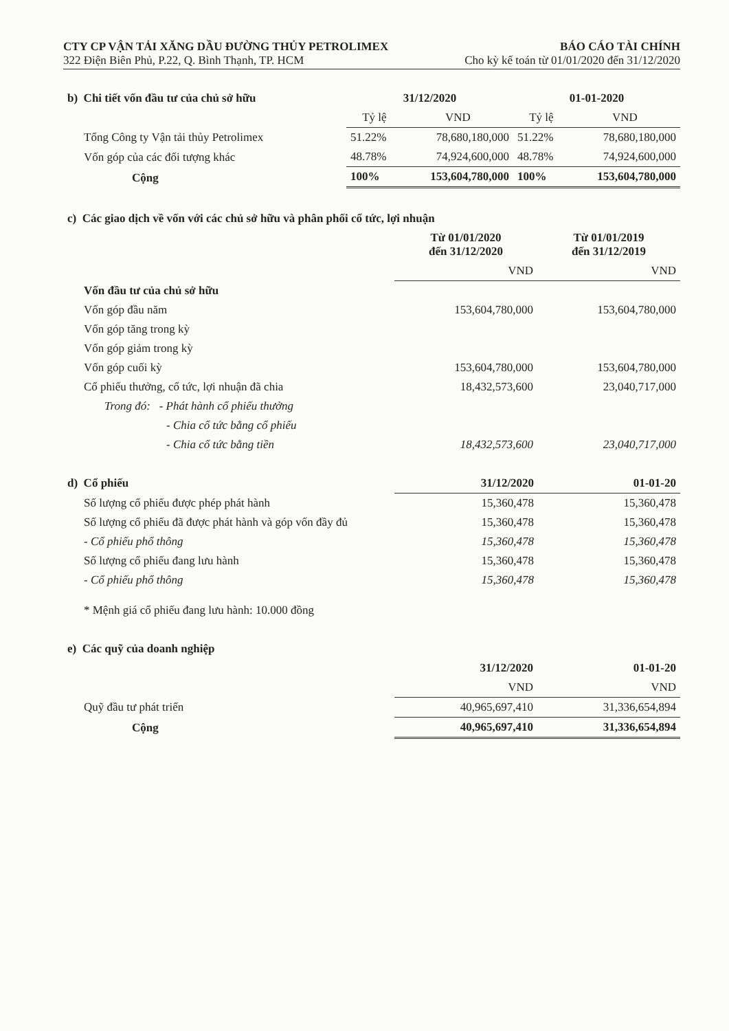CTY CP VẬN TẢI XĂNG DẦU ĐƯỜNG THỦY PETROLIMEX BÁO CÁO TÀI CHÍNH
322 Điện Biên Phủ, P.22, Q. Bình Thạnh, TP. HCM Cho kỳ kế toán từ 01/01/2020 đến 31/12/2020
| b) Chi tiết vốn đầu tư của chủ sở hữu | 31/12/2020 | | 01-01-2020 | |
| --- | --- | --- | --- | --- |
| | Tỷ lệ | VND | Tỷ lệ | VND |
| Tổng Công ty Vận tải thủy Petrolimex | 51.22% | 78,680,180,000 | 51.22% | 78,680,180,000 |
| Vốn góp của các đối tượng khác | 48.78% | 74,924,600,000 | 48.78% | 74,924,600,000 |
| Cộng | 100% | 153,604,780,000 | 100% | 153,604,780,000 |
| c) Các giao dịch về vốn với các chủ sở hữu và phân phối cổ tức, lợi nhuận | | |
| | Từ 01/01/2020 đến 31/12/2020 | Từ 01/01/2019 đến 31/12/2019 |
| | VND | VND |
| Vốn đầu tư của chủ sở hữu | | |
| Vốn góp đầu năm | 153,604,780,000 | 153,604,780,000 |
| Vốn góp tăng trong kỳ | | |
| Vốn góp giảm trong kỳ | | |
| Vốn góp cuối kỳ | 153,604,780,000 | 153,604,780,000 |
| Cổ phiếu thưởng, cổ tức, lợi nhuận đã chia | 18,432,573,600 | 23,040,717,000 |
| Trong đó: - Phát hành cổ phiếu thưởng | | |
| - Chia cổ tức bằng cổ phiếu | | |
| - Chia cổ tức bằng tiền | 18,432,573,600 | 23,040,717,000 |
| d) Cổ phiếu | 31/12/2020 | 01-01-20 |
| --- | --- | --- |
| Số lượng cổ phiếu được phép phát hành | 15,360,478 | 15,360,478 |
| Số lượng cổ phiếu đã được phát hành và góp vốn đầy đủ | 15,360,478 | 15,360,478 |
| - Cổ phiếu phổ thông | 15,360,478 | 15,360,478 |
| Số lượng cổ phiếu đang lưu hành | 15,360,478 | 15,360,478 |
| - Cổ phiếu phổ thông | 15,360,478 | 15,360,478 |
| * Mệnh giá cổ phiếu đang lưu hành: 10.000 đồng | | |
| e) Các quỹ của doanh nghiệp | | |
| | 31/12/2020 | 01-01-20 |
| | VND | VND |
| Quỹ đầu tư phát triển | 40,965,697,410 | 31,336,654,894 |
| Cộng | 40,965,697,410 | 31,336,654,894 |